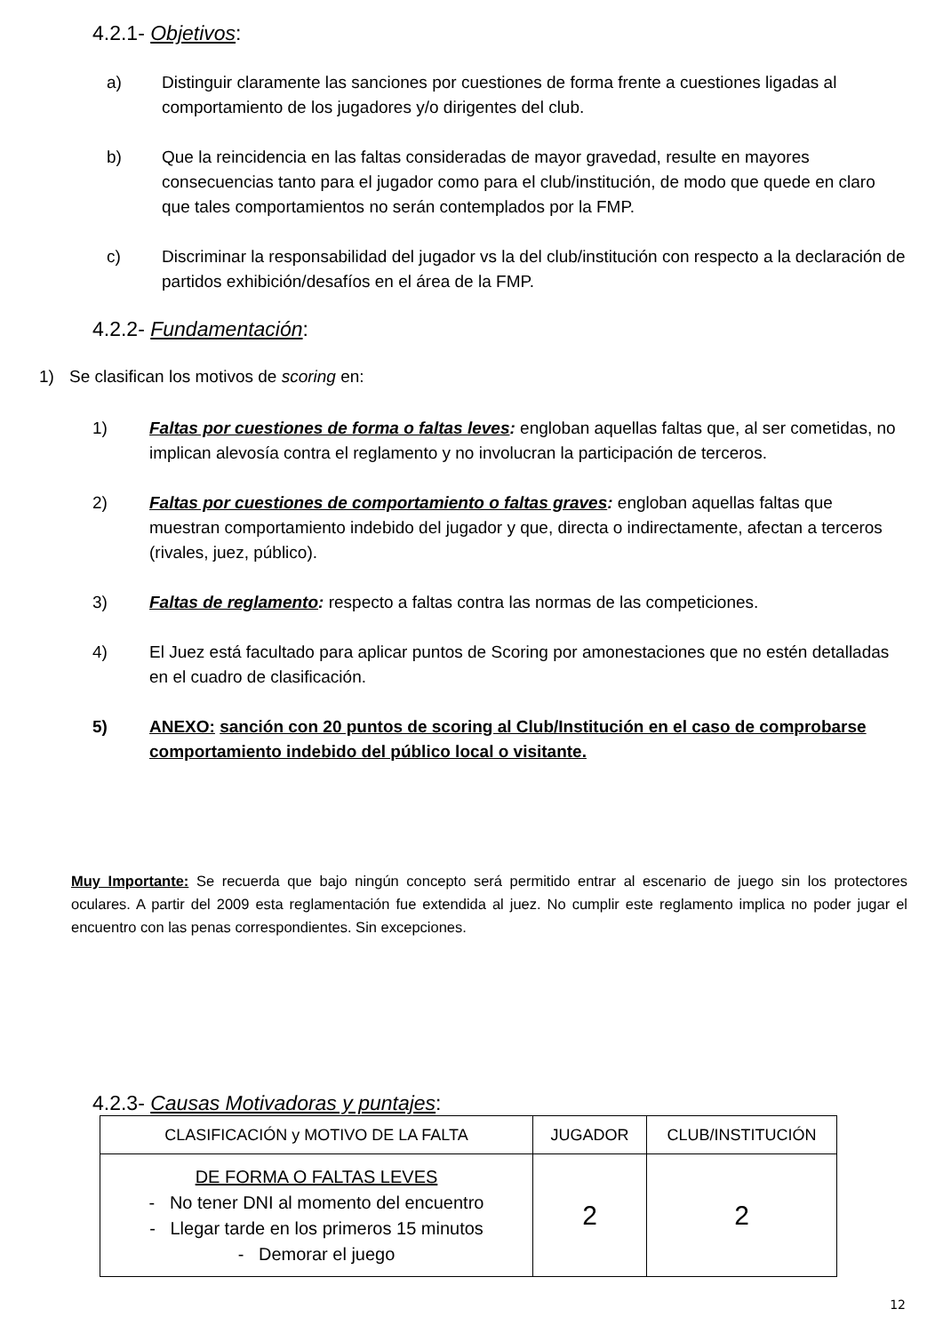4.2.1- Objetivos:
a) Distinguir claramente las sanciones por cuestiones de forma frente a cuestiones ligadas al comportamiento de los jugadores y/o dirigentes del club.
b) Que la reincidencia en las faltas consideradas de mayor gravedad, resulte en mayores consecuencias tanto para el jugador como para el club/institución, de modo que quede en claro que tales comportamientos no serán contemplados por la FMP.
c) Discriminar la responsabilidad del jugador vs la del club/institución con respecto a la declaración de partidos exhibición/desafíos en el área de la FMP.
4.2.2- Fundamentación:
1) Se clasifican los motivos de scoring en:
1) Faltas por cuestiones de forma o faltas leves: engloban aquellas faltas que, al ser cometidas, no implican alevosía contra el reglamento y no involucran la participación de terceros.
2) Faltas por cuestiones de comportamiento o faltas graves: engloban aquellas faltas que muestran comportamiento indebido del jugador y que, directa o indirectamente, afectan a terceros (rivales, juez, público).
3) Faltas de reglamento: respecto a faltas contra las normas de las competiciones.
4) El Juez está facultado para aplicar puntos de Scoring por amonestaciones que no estén detalladas en el cuadro de clasificación.
5) ANEXO: sanción con 20 puntos de scoring al Club/Institución en el caso de comprobarse comportamiento indebido del público local o visitante.
Muy Importante: Se recuerda que bajo ningún concepto será permitido entrar al escenario de juego sin los protectores oculares. A partir del 2009 esta reglamentación fue extendida al juez. No cumplir este reglamento implica no poder jugar el encuentro con las penas correspondientes. Sin excepciones.
4.2.3- Causas Motivadoras y puntajes:
| CLASIFICACIÓN y MOTIVO DE LA FALTA | JUGADOR | CLUB/INSTITUCIÓN |
| DE FORMA O FALTAS LEVES - No tener DNI al momento del encuentro - Llegar tarde en los primeros 15 minutos - Demorar el juego | 2 | 2 |
12